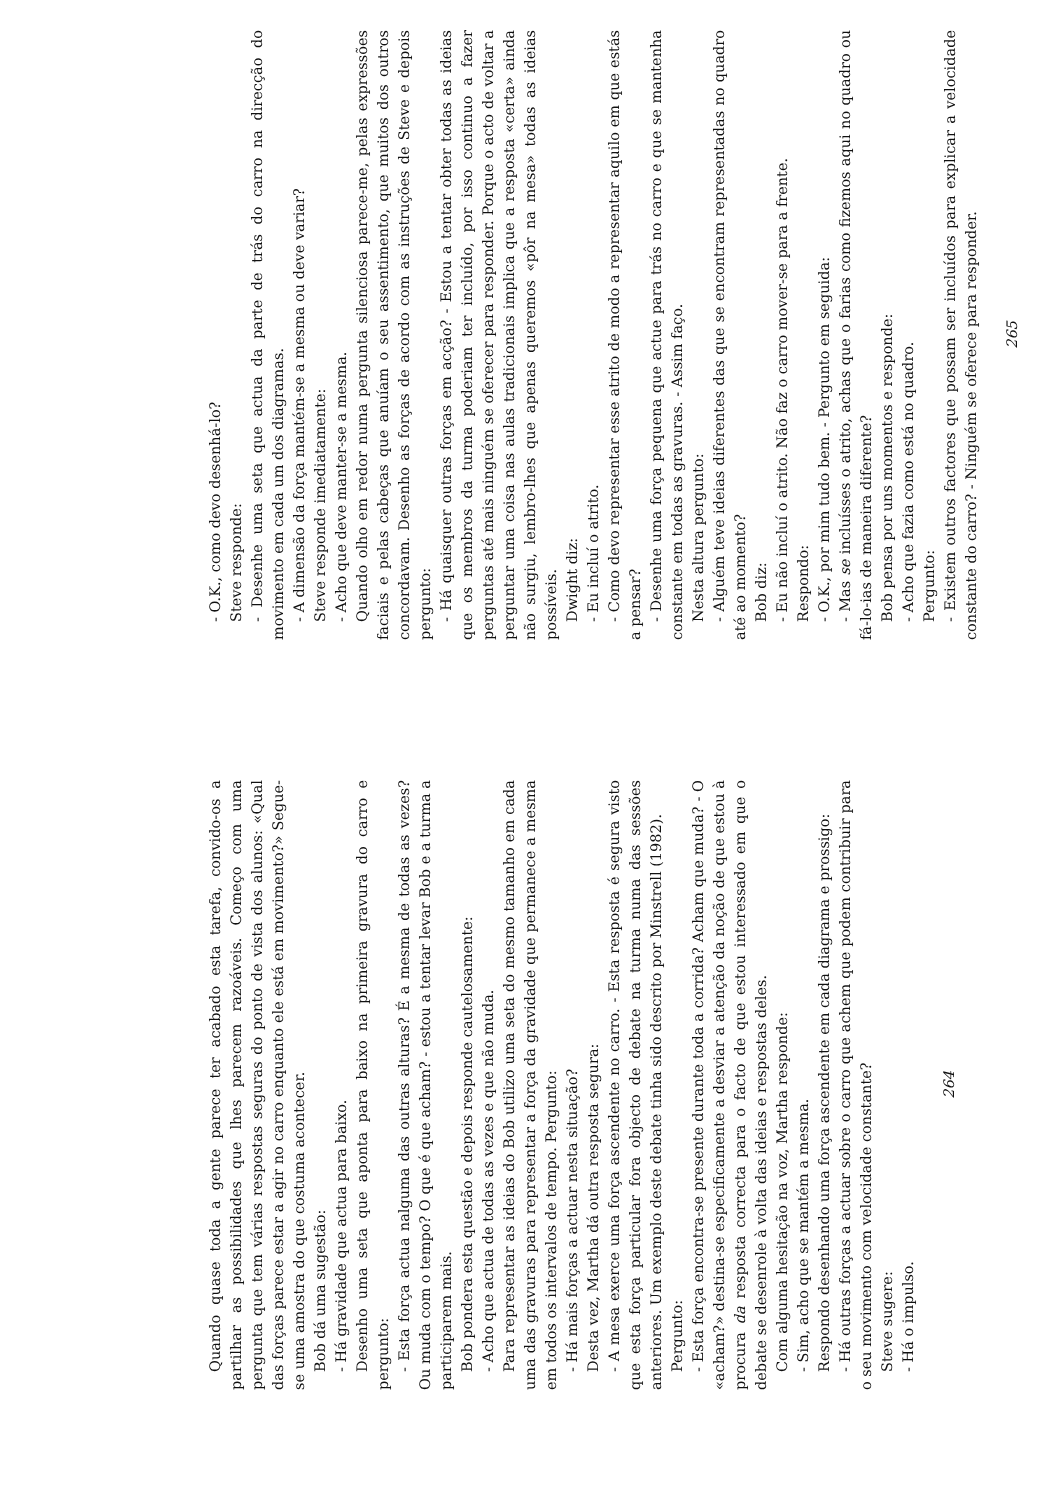Quando quase toda a gente parece ter acabado esta tarefa, convido-os a partilhar as possibilidades que lhes parecem razoáveis. Começo com uma pergunta que tem várias respostas seguras do ponto de vista dos alunos: «Qual das forças parece estar a agir no carro enquanto ele está em movimento?» Segue-se uma amostra do que costuma acontecer.
Bob dá uma sugestão:
- Há gravidade que actua para baixo.
Desenho uma seta que aponta para baixo na primeira gravura do carro e pergunto:
- Esta força actua nalguma das outras alturas? É a mesma de todas as vezes? Ou muda com o tempo? O que é que acham? - estou a tentar levar Bob e a turma a participarem mais.
Bob pondera esta questão e depois responde cautelosamente:
- Acho que actua de todas as vezes e que não muda.
Para representar as ideias do Bob utilizo uma seta do mesmo tamanho em cada uma das gravuras para representar a força da gravidade que permanece a mesma em todos os intervalos de tempo. Pergunto:
- Há mais forças a actuar nesta situação?
Desta vez, Martha dá outra resposta segura:
- A mesa exerce uma força ascendente no carro. - Esta resposta é segura visto que esta força particular fora objecto de debate na turma numa das sessões anteriores. Um exemplo deste debate tinha sido descrito por Minstrell (1982).
Pergunto:
- Esta força encontra-se presente durante toda a corrida? Acham que muda? - O «acham?» destina-se especificamente a desviar a atenção da noção de que estou à procura da resposta correcta para o facto de que estou interessado em que o debate se desenrole à volta das ideias e respostas deles.
Com alguma hesitação na voz, Martha responde:
- Sim, acho que se mantém a mesma.
Respondo desenhando uma força ascendente em cada diagrama e prossigo:
- Há outras forças a actuar sobre o carro que achem que podem contribuir para o seu movimento com velocidade constante?
Steve sugere:
- Há o impulso.
264
- O.K., como devo desenhá-lo?
Steve responde:
- Desenhe uma seta que actua da parte de trás do carro na direcção do movimento em cada um dos diagramas.
- A dimensão da força mantém-se a mesma ou deve variar?
Steve responde imediatamente:
- Acho que deve manter-se a mesma.
Quando olho em redor numa pergunta silenciosa parece-me, pelas expressões faciais e pelas cabeças que anuíam o seu assentimento, que muitos dos outros concordavam. Desenho as forças de acordo com as instruções de Steve e depois pergunto:
- Há quaisquer outras forças em acção? - Estou a tentar obter todas as ideias que os membros da turma poderiam ter incluído, por isso continuo a fazer perguntas até mais ninguém se oferecer para responder. Porque o acto de voltar a perguntar uma coisa nas aulas tradicionais implica que a resposta «certa» ainda não surgiu, lembro-lhes que apenas queremos «pôr na mesa» todas as ideias possíveis.
Dwight diz:
- Eu incluí o atrito.
- Como devo representar esse atrito de modo a representar aquilo em que estás a pensar?
- Desenhe uma força pequena que actue para trás no carro e que se mantenha constante em todas as gravuras. - Assim faço.
Nesta altura pergunto:
- Alguém teve ideias diferentes das que se encontram representadas no quadro até ao momento?
Bob diz:
- Eu não incluí o atrito. Não faz o carro mover-se para a frente.
Respondo:
- O.K., por mim tudo bem. - Pergunto em seguida:
- Mas se incluísses o atrito, achas que o farias como fizemos aqui no quadro ou fá-lo-ias de maneira diferente?
Bob pensa por uns momentos e responde:
- Acho que fazia como está no quadro.
Pergunto:
- Existem outros factores que possam ser incluídos para explicar a velocidade constante do carro? - Ninguém se oferece para responder.
265